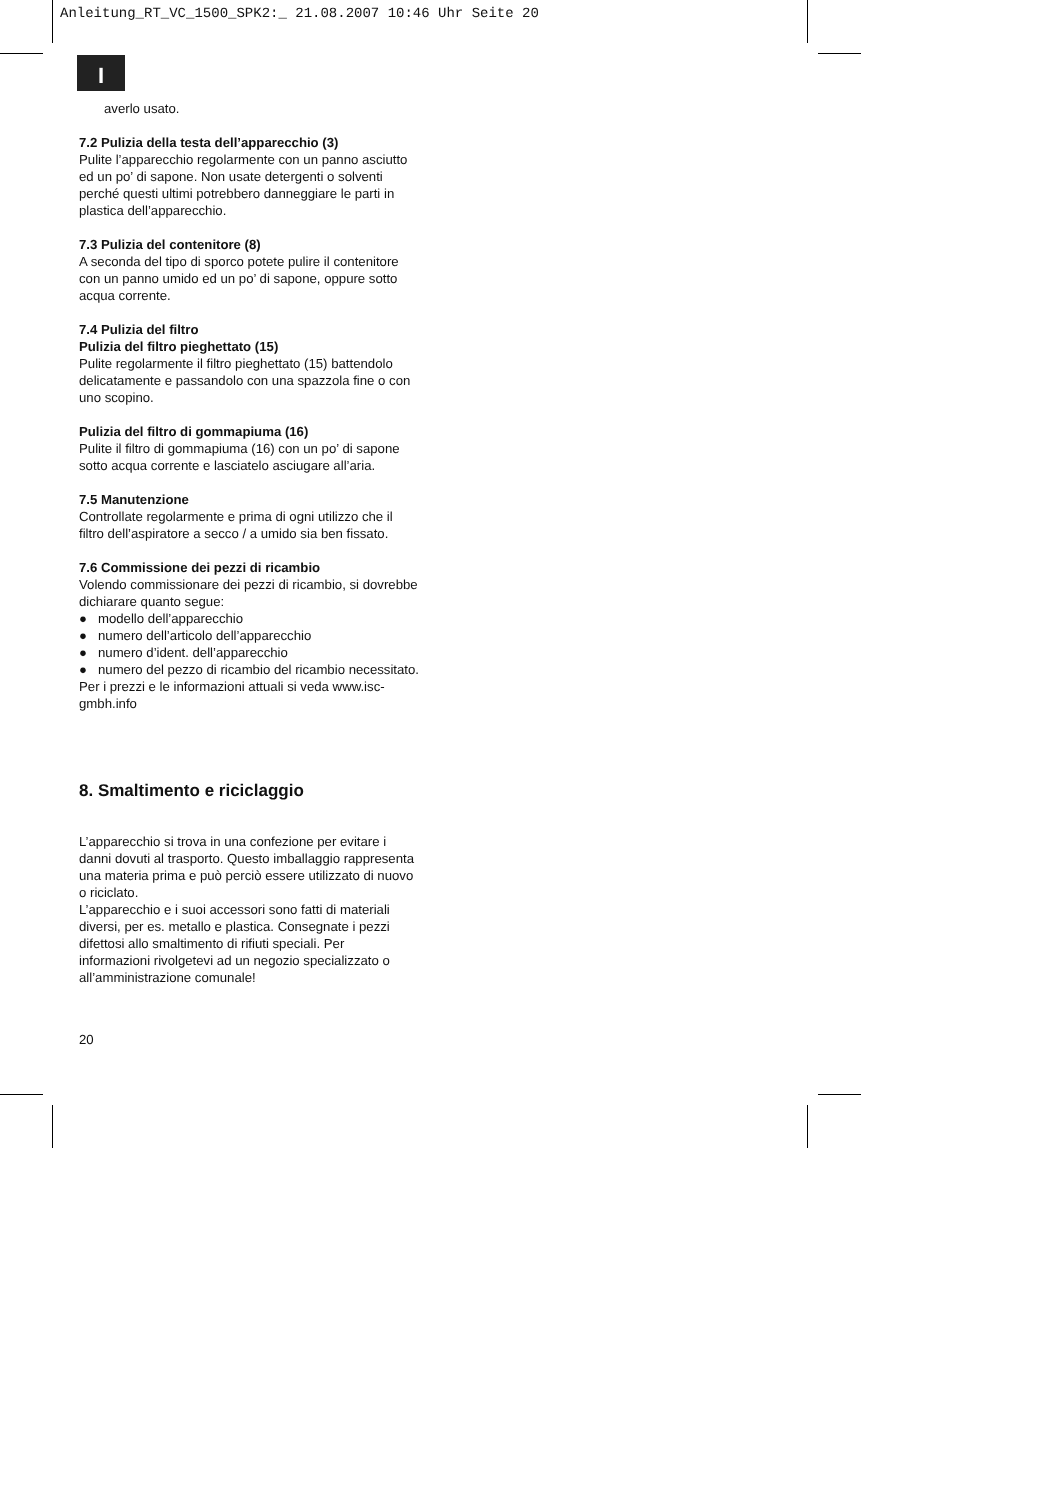Anleitung_RT_VC_1500_SPK2:_ 21.08.2007 10:46 Uhr Seite 20
I
averlo usato.
7.2 Pulizia della testa dell’apparecchio (3)
Pulite l’apparecchio regolarmente con un panno asciutto ed un po’ di sapone. Non usate detergenti o solventi perché questi ultimi potrebbero danneggiare le parti in plastica dell’apparecchio.
7.3 Pulizia del contenitore (8)
A seconda del tipo di sporco potete pulire il contenitore con un panno umido ed un po’ di sapone, oppure sotto acqua corrente.
7.4 Pulizia del filtro
Pulizia del filtro pieghettato (15)
Pulite regolarmente il filtro pieghettato (15) battendolo delicatamente e passandolo con una spazzola fine o con uno scopino.
Pulizia del filtro di gommapiuma (16)
Pulite il filtro di gommapiuma (16) con un po’ di sapone sotto acqua corrente e lasciatelo asciugare all’aria.
7.5 Manutenzione
Controllate regolarmente e prima di ogni utilizzo che il filtro dell’aspiratore a secco / a umido sia ben fissato.
7.6 Commissione dei pezzi di ricambio
Volendo commissionare dei pezzi di ricambio, si dovrebbe dichiarare quanto segue:
● modello dell’apparecchio
● numero dell’articolo dell’apparecchio
● numero d’ident. dell’apparecchio
● numero del pezzo di ricambio del ricambio necessitato.
Per i prezzi e le informazioni attuali si veda www.isc-gmbh.info
8. Smaltimento e riciclaggio
L’apparecchio si trova in una confezione per evitare i danni dovuti al trasporto. Questo imballaggio rappresenta una materia prima e può perciò essere utilizzato di nuovo o riciclato.
L’apparecchio e i suoi accessori sono fatti di materiali diversi, per es. metallo e plastica. Consegnate i pezzi difettosi allo smaltimento di rifiuti speciali. Per informazioni rivolgetevi ad un negozio specializzato o all’amministrazione comunale!
20